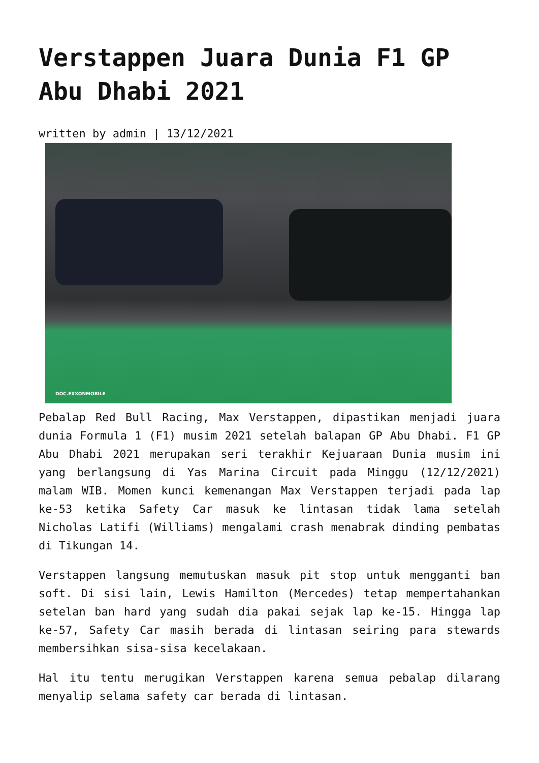Verstappen Juara Dunia F1 GP Abu Dhabi 2021
written by admin | 13/12/2021
DOC.EXXONMOBILE
Pebalap Red Bull Racing, Max Verstappen, dipastikan menjadi juara dunia Formula 1 (F1) musim 2021 setelah balapan GP Abu Dhabi. F1 GP Abu Dhabi 2021 merupakan seri terakhir Kejuaraan Dunia musim ini yang berlangsung di Yas Marina Circuit pada Minggu (12/12/2021) malam WIB. Momen kunci kemenangan Max Verstappen terjadi pada lap ke-53 ketika Safety Car masuk ke lintasan tidak lama setelah Nicholas Latifi (Williams) mengalami crash menabrak dinding pembatas di Tikungan 14.
Verstappen langsung memutuskan masuk pit stop untuk mengganti ban soft. Di sisi lain, Lewis Hamilton (Mercedes) tetap mempertahankan setelan ban hard yang sudah dia pakai sejak lap ke-15. Hingga lap ke-57, Safety Car masih berada di lintasan seiring para stewards membersihkan sisa-sisa kecelakaan.
Hal itu tentu merugikan Verstappen karena semua pebalap dilarang menyalip selama safety car berada di lintasan.